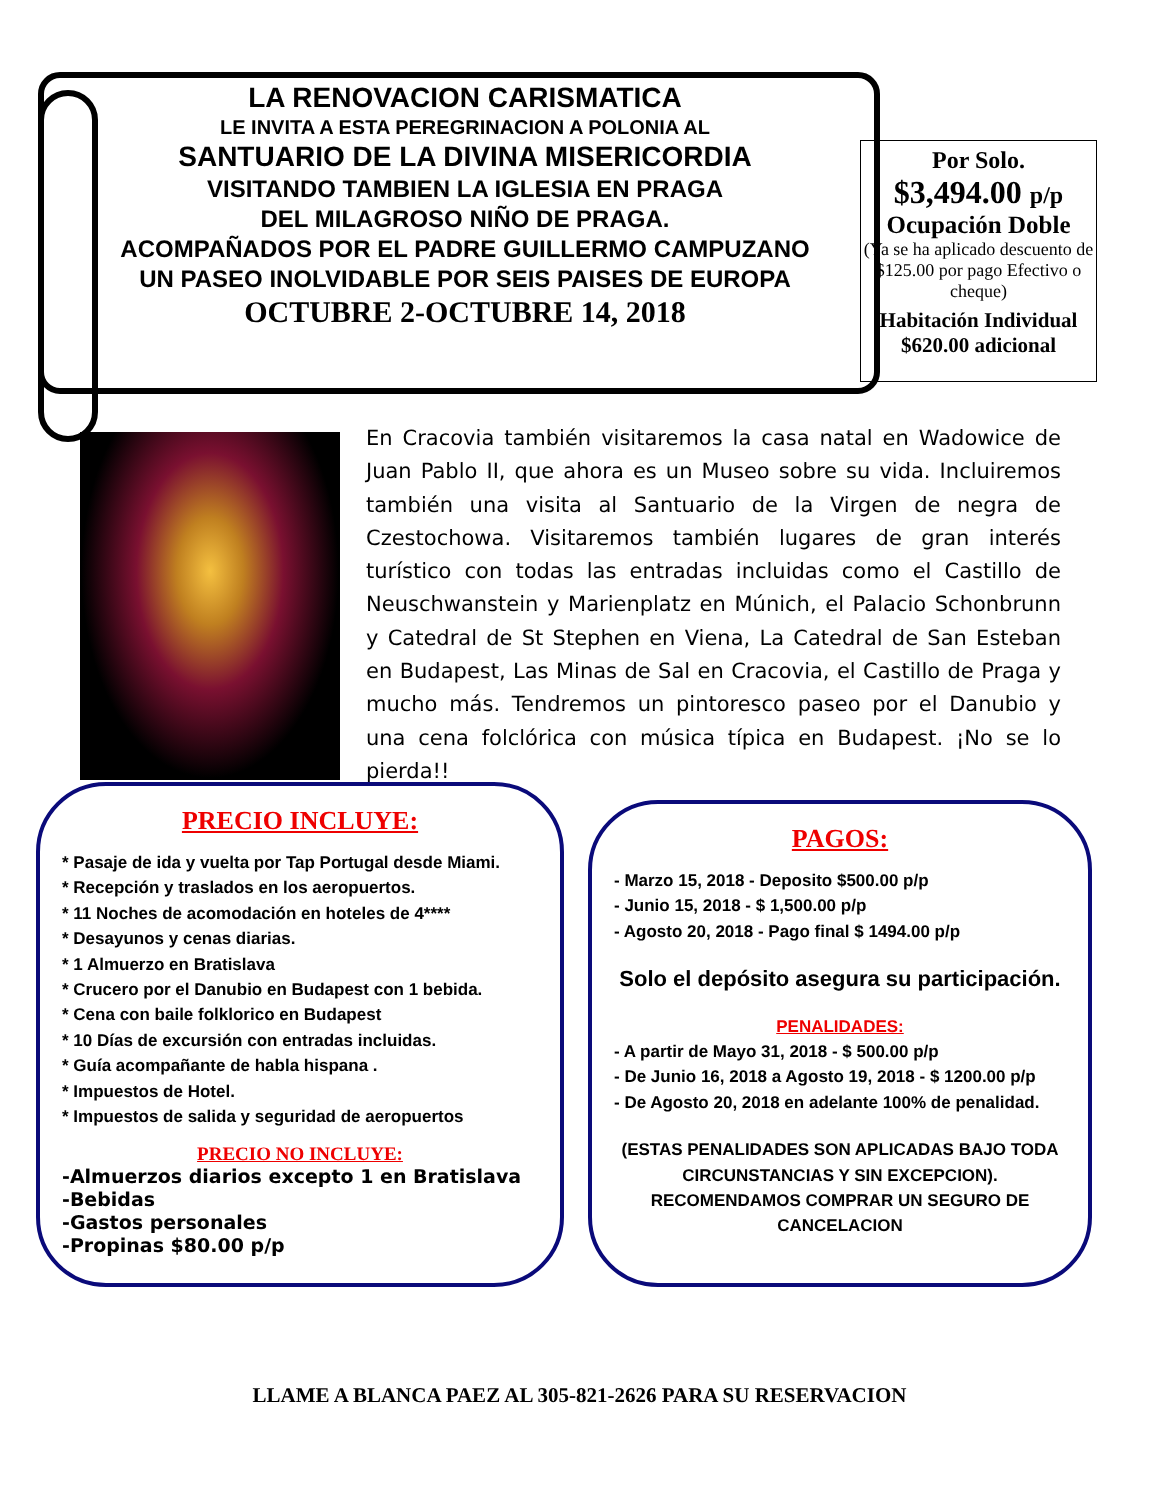LA RENOVACION CARISMATICA
LE INVITA A ESTA PEREGRINACION A POLONIA AL
SANTUARIO DE LA DIVINA MISERICORDIA
VISITANDO TAMBIEN LA IGLESIA EN PRAGA
DEL MILAGROSO NIÑO DE PRAGA.
ACOMPAÑADOS POR EL PADRE GUILLERMO CAMPUZANO
UN PASEO INOLVIDABLE POR SEIS PAISES DE EUROPA
OCTUBRE 2-OCTUBRE 14, 2018
Por Solo.
$3,494.00 p/p
Ocupación Doble
(Ya se ha aplicado descuento de $125.00 por pago Efectivo o cheque)
Habitación Individual $620.00 adicional
En Cracovia también visitaremos la casa natal en Wadowice de Juan Pablo II, que ahora es un Museo sobre su vida. Incluiremos también una visita al Santuario de la Virgen de negra de Czestochowa. Visitaremos también lugares de gran interés turístico con todas las entradas incluidas como el Castillo de Neuschwanstein y Marienplatz en Múnich, el Palacio Schonbrunn y Catedral de St Stephen en Viena, La Catedral de San Esteban en Budapest, Las Minas de Sal en Cracovia, el Castillo de Praga y mucho más. Tendremos un pintoresco paseo por el Danubio y una cena folclórica con música típica en Budapest. ¡No se lo pierda!!
PRECIO INCLUYE:
* Pasaje de ida y vuelta por Tap Portugal desde Miami.
* Recepción y traslados en los aeropuertos.
* 11 Noches de acomodación en hoteles de 4****
* Desayunos y cenas diarias.
* 1 Almuerzo en Bratislava
* Crucero por el Danubio en Budapest con 1 bebida.
* Cena con baile folklorico en Budapest
* 10 Días de excursión con entradas incluidas.
* Guía acompañante de habla hispana .
* Impuestos de Hotel.
* Impuestos de salida y seguridad de aeropuertos
PRECIO NO INCLUYE:
-Almuerzos diarios excepto 1 en Bratislava
-Bebidas
-Gastos personales
-Propinas $80.00 p/p
PAGOS:
- Marzo 15, 2018 - Deposito $500.00 p/p
- Junio 15, 2018 - $ 1,500.00 p/p
- Agosto 20, 2018 - Pago final $ 1494.00 p/p
Solo el depósito asegura su participación.
PENALIDADES:
- A partir de Mayo 31, 2018 - $ 500.00 p/p
- De Junio 16, 2018 a Agosto 19, 2018 - $ 1200.00 p/p
- De Agosto 20, 2018 en adelante 100% de penalidad.
(ESTAS PENALIDADES SON APLICADAS BAJO TODA CIRCUNSTANCIAS Y SIN EXCEPCION). RECOMENDAMOS COMPRAR UN SEGURO DE CANCELACION
LLAME A BLANCA PAEZ AL 305-821-2626 PARA SU RESERVACION